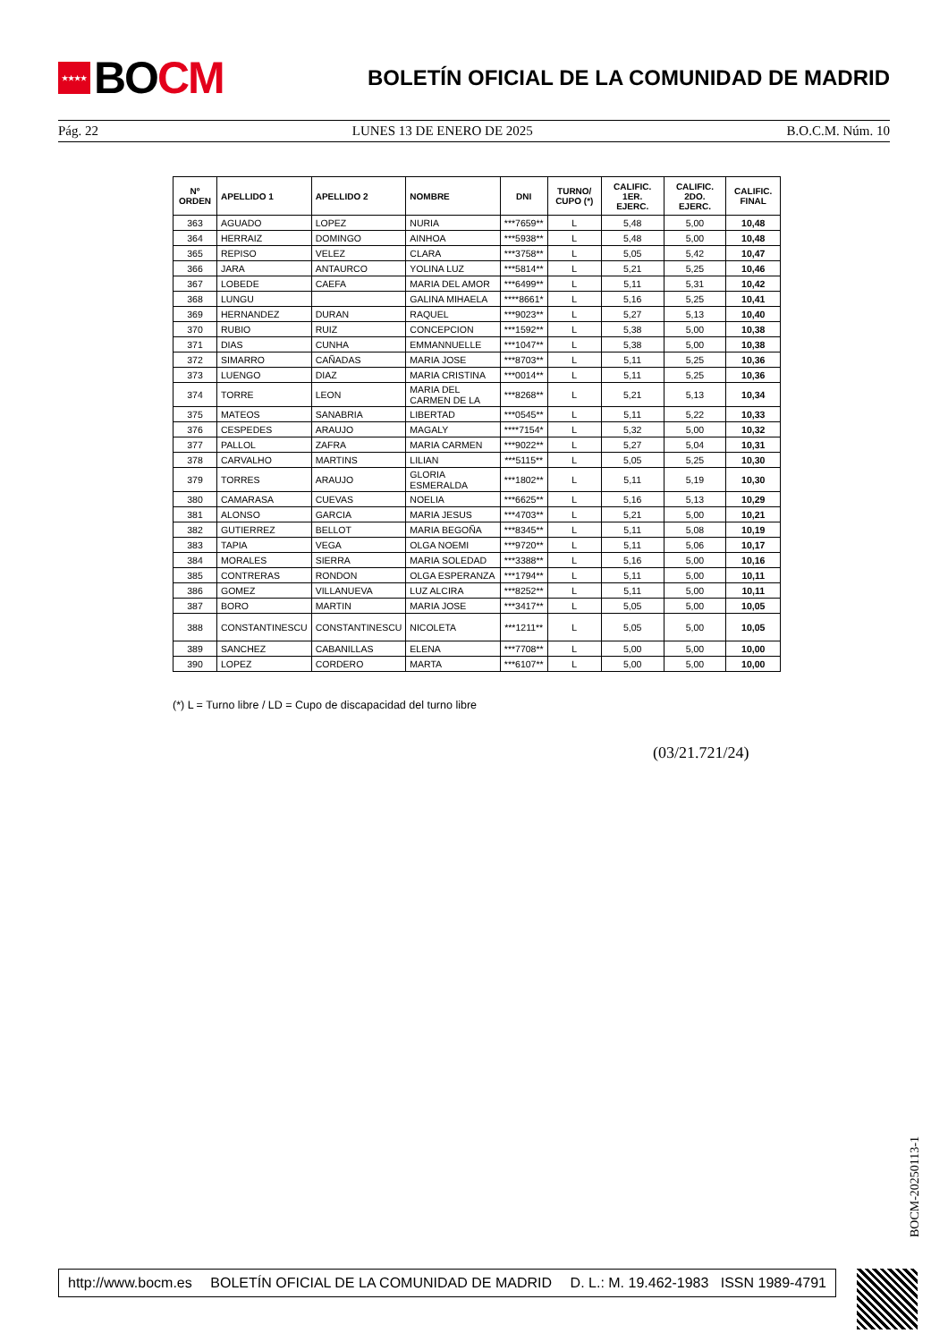★★★★ BO CM
BOLETÍN OFICIAL DE LA COMUNIDAD DE MADRID
Pág. 22 LUNES 13 DE ENERO DE 2025 B.O.C.M. Núm. 10
| Nº ORDEN | APELLIDO 1 | APELLIDO 2 | NOMBRE | DNI | TURNO/ CUPO (*) | CALIFIC. 1ER. EJERC. | CALIFIC. 2DO. EJERC. | CALIFIC. FINAL |
| --- | --- | --- | --- | --- | --- | --- | --- | --- |
| 363 | AGUADO | LOPEZ | NURIA | ***7659** | L | 5,48 | 5,00 | 10,48 |
| 364 | HERRAIZ | DOMINGO | AINHOA | ***5938** | L | 5,48 | 5,00 | 10,48 |
| 365 | REPISO | VELEZ | CLARA | ***3758** | L | 5,05 | 5,42 | 10,47 |
| 366 | JARA | ANTAURCO | YOLINA LUZ | ***5814** | L | 5,21 | 5,25 | 10,46 |
| 367 | LOBEDE | CAEFA | MARIA DEL AMOR | ***6499** | L | 5,11 | 5,31 | 10,42 |
| 368 | LUNGU | | GALINA MIHAELA | ****8661* | L | 5,16 | 5,25 | 10,41 |
| 369 | HERNANDEZ | DURAN | RAQUEL | ***9023** | L | 5,27 | 5,13 | 10,40 |
| 370 | RUBIO | RUIZ | CONCEPCION | ***1592** | L | 5,38 | 5,00 | 10,38 |
| 371 | DIAS | CUNHA | EMMANNUELLE | ***1047** | L | 5,38 | 5,00 | 10,38 |
| 372 | SIMARRO | CAÑADAS | MARIA JOSE | ***8703** | L | 5,11 | 5,25 | 10,36 |
| 373 | LUENGO | DIAZ | MARIA CRISTINA | ***0014** | L | 5,11 | 5,25 | 10,36 |
| 374 | TORRE | LEON | MARIA DEL CARMEN DE LA | ***8268** | L | 5,21 | 5,13 | 10,34 |
| 375 | MATEOS | SANABRIA | LIBERTAD | ***0545** | L | 5,11 | 5,22 | 10,33 |
| 376 | CESPEDES | ARAUJO | MAGALY | ****7154* | L | 5,32 | 5,00 | 10,32 |
| 377 | PALLOL | ZAFRA | MARIA CARMEN | ***9022** | L | 5,27 | 5,04 | 10,31 |
| 378 | CARVALHO | MARTINS | LILIAN | ***5115** | L | 5,05 | 5,25 | 10,30 |
| 379 | TORRES | ARAUJO | GLORIA ESMERALDA | ***1802** | L | 5,11 | 5,19 | 10,30 |
| 380 | CAMARASA | CUEVAS | NOELIA | ***6625** | L | 5,16 | 5,13 | 10,29 |
| 381 | ALONSO | GARCIA | MARIA JESUS | ***4703** | L | 5,21 | 5,00 | 10,21 |
| 382 | GUTIERREZ | BELLOT | MARIA BEGOÑA | ***8345** | L | 5,11 | 5,08 | 10,19 |
| 383 | TAPIA | VEGA | OLGA NOEMI | ***9720** | L | 5,11 | 5,06 | 10,17 |
| 384 | MORALES | SIERRA | MARIA SOLEDAD | ***3388** | L | 5,16 | 5,00 | 10,16 |
| 385 | CONTRERAS | RONDON | OLGA ESPERANZA | ***1794** | L | 5,11 | 5,00 | 10,11 |
| 386 | GOMEZ | VILLANUEVA | LUZ ALCIRA | ***8252** | L | 5,11 | 5,00 | 10,11 |
| 387 | BORO | MARTIN | MARIA JOSE | ***3417** | L | 5,05 | 5,00 | 10,05 |
| 388 | CONSTANTINESCU | CONSTANTINESCU | NICOLETA | ***1211** | L | 5,05 | 5,00 | 10,05 |
| 389 | SANCHEZ | CABANILLAS | ELENA | ***7708** | L | 5,00 | 5,00 | 10,00 |
| 390 | LOPEZ | CORDERO | MARTA | ***6107** | L | 5,00 | 5,00 | 10,00 |
(*) L = Turno libre / LD = Cupo de discapacidad del turno libre
(03/21.721/24)
BOCM-20250113-1
http://www.bocm.es BOLETÍN OFICIAL DE LA COMUNIDAD DE MADRID D. L.: M. 19.462-1983 ISSN 1989-4791